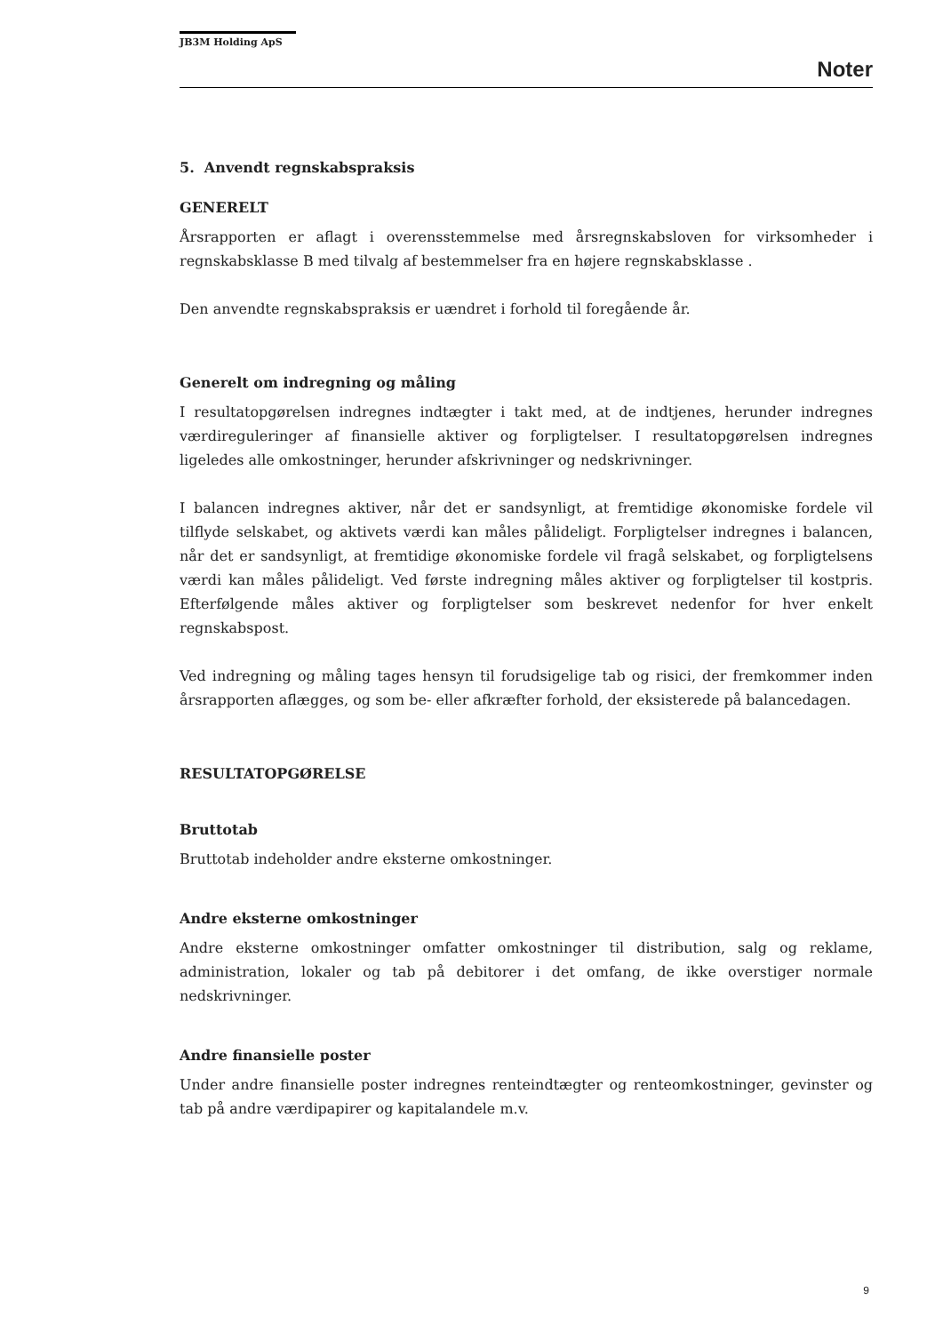JB3M Holding ApS
Noter
5. Anvendt regnskabspraksis
GENERELT
Årsrapporten er aflagt i overensstemmelse med årsregnskabsloven for virksomheder i regnskabsklasse B med tilvalg af bestemmelser fra en højere regnskabsklasse .
Den anvendte regnskabspraksis er uændret i forhold til foregående år.
Generelt om indregning og måling
I resultatopgørelsen indregnes indtægter i takt med, at de indtjenes, herunder indregnes værdireguleringer af finansielle aktiver og forpligtelser. I resultatopgørelsen indregnes ligeledes alle omkostninger, herunder afskrivninger og nedskrivninger.
I balancen indregnes aktiver, når det er sandsynligt, at fremtidige økonomiske fordele vil tilflyde selskabet, og aktivets værdi kan måles pålideligt. Forpligtelser indregnes i balancen, når det er sandsynligt, at fremtidige økonomiske fordele vil fragå selskabet, og forpligtelsens værdi kan måles pålideligt. Ved første indregning måles aktiver og forpligtelser til kostpris. Efterfølgende måles aktiver og forpligtelser som beskrevet nedenfor for hver enkelt regnskabspost.
Ved indregning og måling tages hensyn til forudsigelige tab og risici, der fremkommer inden årsrapporten aflægges, og som be- eller afkræfter forhold, der eksisterede på balancedagen.
RESULTATOPGØRELSE
Bruttotab
Bruttotab indeholder andre eksterne omkostninger.
Andre eksterne omkostninger
Andre eksterne omkostninger omfatter omkostninger til distribution, salg og reklame, administration, lokaler og tab på debitorer i det omfang, de ikke overstiger normale nedskrivninger.
Andre finansielle poster
Under andre finansielle poster indregnes renteindtægter og renteomkostninger, gevinster og tab på andre værdipapirer og kapitalandele m.v.
9